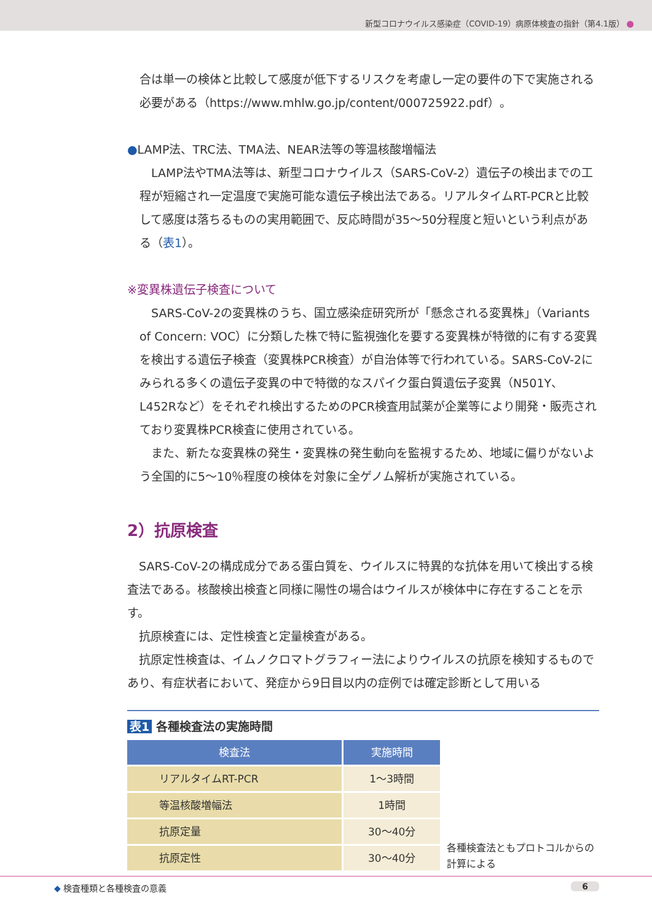新型コロナウイルス感染症（COVID-19）病原体検査の指針（第4.1版）
合は単一の検体と比較して感度が低下するリスクを考慮し一定の要件の下で実施される必要がある（https://www.mhlw.go.jp/content/000725922.pdf）。
●LAMP法、TRC法、TMA法、NEAR法等の等温核酸増幅法
　LAMP法やTMA法等は、新型コロナウイルス（SARS-CoV-2）遺伝子の検出までの工程が短縮され一定温度で実施可能な遺伝子検出法である。リアルタイムRT-PCRと比較して感度は落ちるものの実用範囲で、反応時間が35〜50分程度と短いという利点がある（表1）。
※変異株遺伝子検査について
　SARS-CoV-2の変異株のうち、国立感染症研究所が「懸念される変異株」（Variants of Concern: VOC）に分類した株で特に監視強化を要する変異株が特徴的に有する変異を検出する遺伝子検査（変異株PCR検査）が自治体等で行われている。SARS-CoV-2にみられる多くの遺伝子変異の中で特徴的なスパイク蛋白質遺伝子変異（N501Y、L452Rなど）をそれぞれ検出するためのPCR検査用試薬が企業等により開発・販売されており変異株PCR検査に使用されている。
　また、新たな変異株の発生・変異株の発生動向を監視するため、地域に偏りがないよう全国的に5〜10％程度の検体を対象に全ゲノム解析が実施されている。
2）抗原検査
　SARS-CoV-2の構成成分である蛋白質を、ウイルスに特異的な抗体を用いて検出する検査法である。核酸検出検査と同様に陽性の場合はウイルスが検体中に存在することを示す。
　抗原検査には、定性検査と定量検査がある。
　抗原定性検査は、イムノクロマトグラフィー法によりウイルスの抗原を検知するものであり、有症状者において、発症から9日目以内の症例では確定診断として用いる
表1 各種検査法の実施時間
| 検査法 | 実施時間 |
| --- | --- |
| リアルタイムRT-PCR | 1〜3時間 |
| 等温核酸増幅法 | 1時間 |
| 抗原定量 | 30〜40分 |
| 抗原定性 | 30〜40分 |
各種検査法ともプロトコルからの計算による
◆ 検査種類と各種検査の意義 6